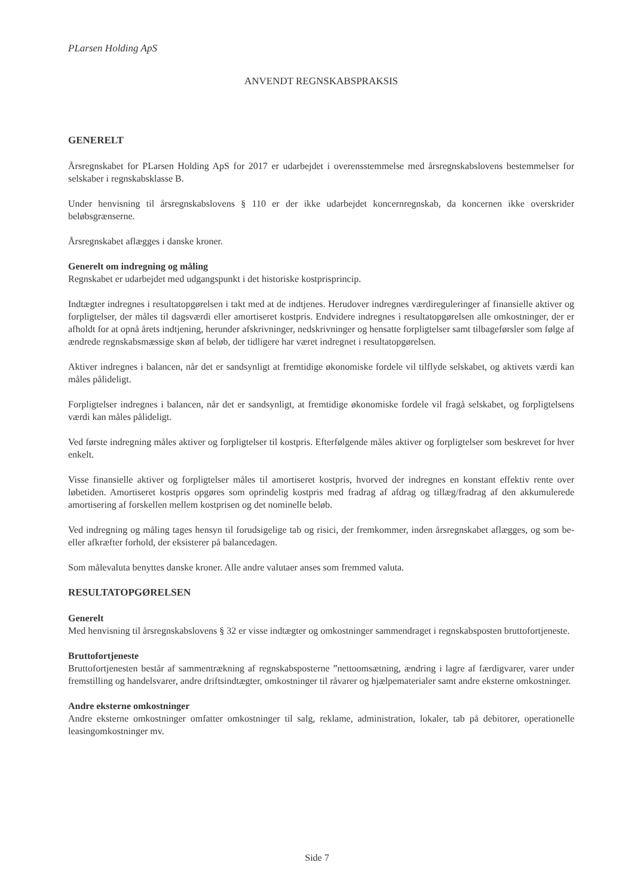PLarsen Holding ApS
ANVENDT REGNSKABSPRAKSIS
GENERELT
Årsregnskabet for PLarsen Holding ApS for 2017 er udarbejdet i overensstemmelse med årsregnskabslovens bestemmelser for selskaber i regnskabsklasse B.
Under henvisning til årsregnskabslovens § 110 er der ikke udarbejdet koncernregnskab, da koncernen ikke overskrider beløbsgrænserne.
Årsregnskabet aflægges i danske kroner.
Generelt om indregning og måling
Regnskabet er udarbejdet med udgangspunkt i det historiske kostprisprincip.
Indtægter indregnes i resultatopgørelsen i takt med at de indtjenes. Herudover indregnes værdireguleringer af finansielle aktiver og forpligtelser, der måles til dagsværdi eller amortiseret kostpris. Endvidere indregnes i resultatopgørelsen alle omkostninger, der er afholdt for at opnå årets indtjening, herunder afskrivninger, nedskrivninger og hensatte forpligtelser samt tilbageførsler som følge af ændrede regnskabsmæssige skøn af beløb, der tidligere har været indregnet i resultatopgørelsen.
Aktiver indregnes i balancen, når det er sandsynligt at fremtidige økonomiske fordele vil tilflyde selskabet, og aktivets værdi kan måles pålideligt.
Forpligtelser indregnes i balancen, når det er sandsynligt, at fremtidige økonomiske fordele vil fragå selskabet, og forpligtelsens værdi kan måles pålideligt.
Ved første indregning måles aktiver og forpligtelser til kostpris. Efterfølgende måles aktiver og forpligtelser som beskrevet for hver enkelt.
Visse finansielle aktiver og forpligtelser måles til amortiseret kostpris, hvorved der indregnes en konstant effektiv rente over løbetiden. Amortiseret kostpris opgøres som oprindelig kostpris med fradrag af afdrag og tillæg/fradrag af den akkumulerede amortisering af forskellen mellem kostprisen og det nominelle beløb.
Ved indregning og måling tages hensyn til forudsigelige tab og risici, der fremkommer, inden årsregnskabet aflægges, og som be- eller afkræfter forhold, der eksisterer på balancedagen.
Som målevaluta benyttes danske kroner. Alle andre valutaer anses som fremmed valuta.
RESULTATOPGØRELSEN
Generelt
Med henvisning til årsregnskabslovens § 32 er visse indtægter og omkostninger sammendraget i regnskabsposten bruttofortjeneste.
Bruttofortjeneste
Bruttofortjenesten består af sammentrækning af regnskabsposterne ”nettoomsætning, ændring i lagre af færdigvarer, varer under fremstilling og handelsvarer, andre driftsindtægter, omkostninger til råvarer og hjælpematerialer samt andre eksterne omkostninger.
Andre eksterne omkostninger
Andre eksterne omkostninger omfatter omkostninger til salg, reklame, administration, lokaler, tab på debitorer, operationelle leasingomkostninger mv.
Side 7